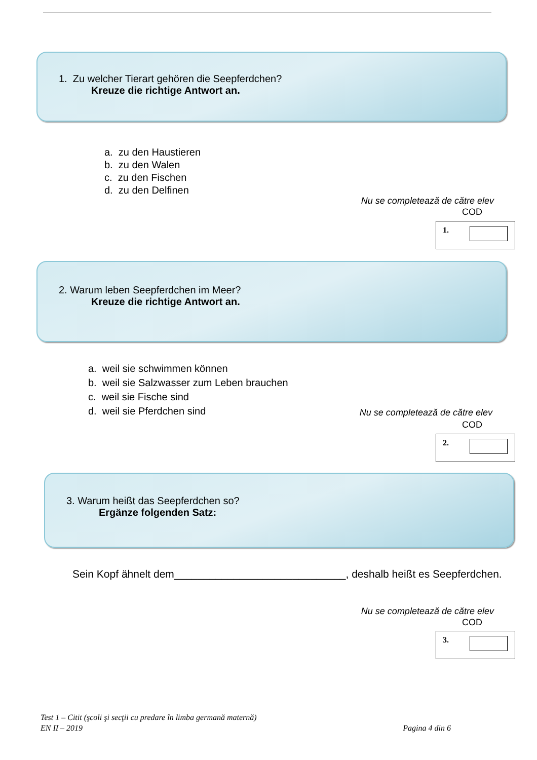1. Zu welcher Tierart gehören die Seepferdchen?
Kreuze die richtige Antwort an.
a. zu den Haustieren
b. zu den Walen
c. zu den Fischen
d. zu den Delfinen
Nu se completează de către elev
COD
1.
2. Warum leben Seepferdchen im Meer?
Kreuze die richtige Antwort an.
a. weil sie schwimmen können
b. weil sie Salzwasser zum Leben brauchen
c. weil sie Fische sind
d. weil sie Pferdchen sind
Nu se completează de către elev
COD
2.
3. Warum heißt das Seepferdchen so?
Ergänze folgenden Satz:
Sein Kopf ähnelt dem_____________________________, deshalb heißt es Seepferdchen.
Nu se completează de către elev
COD
3.
Test 1 – Citit (şcoli şi secţii cu predare în limba germană maternă)
EN II – 2019 Pagina 4 din 6